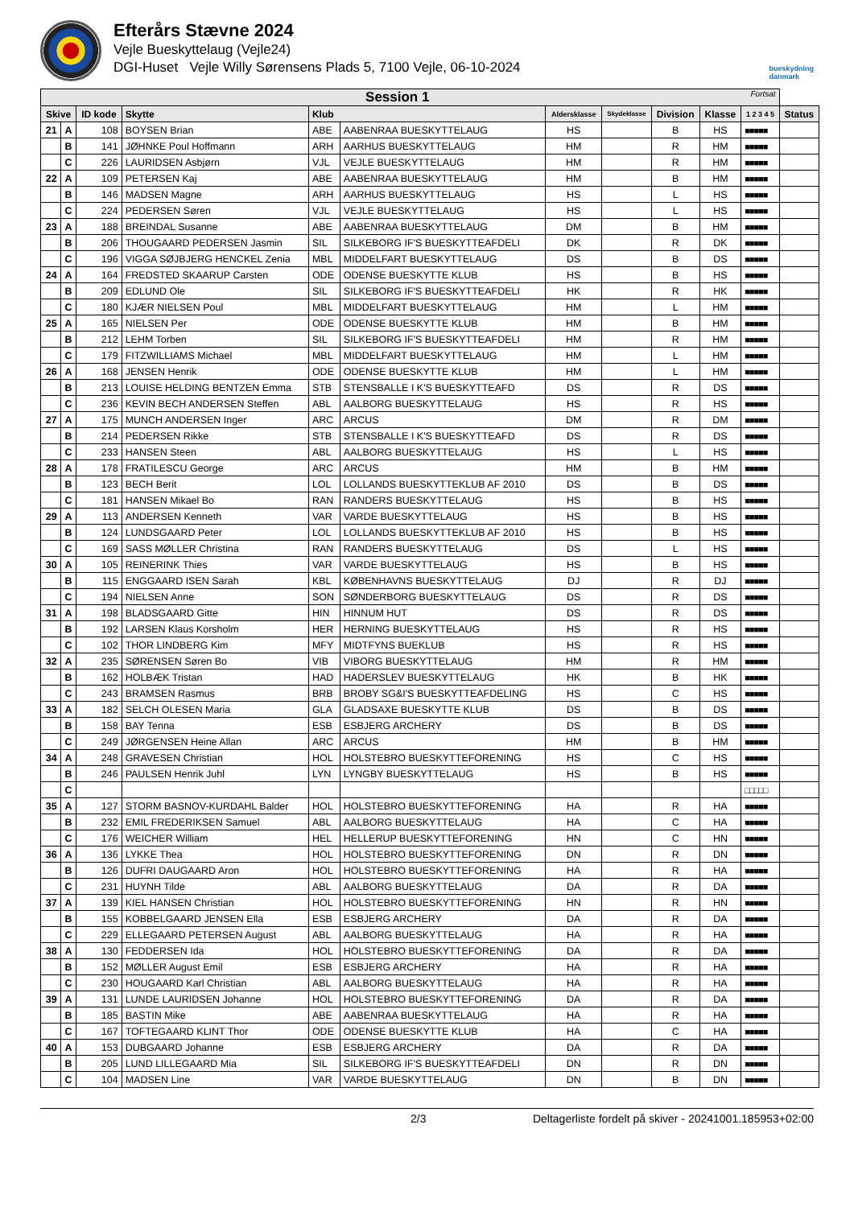Efterårs Stævne 2024
Vejle Bueskyttelaug (Vejle24)
DGI-Huset Vejle Willy Sørensens Plads 5, 7100 Vejle, 06-10-2024
bueskydning
danmark
| Session 1 Fortsat | | | | | | | | | | | |
| --- | --- | --- | --- | --- | --- | --- | --- | --- | --- | --- | --- |
| Skive | | ID kode | Skytte | Klub | | Aldersklasse | Skydeklasse | Division | Klasse | 1 2 3 4 5 | Status |
| 21 | A | 108 | BOYSEN Brian | ABE | AABENRAA BUESKYTTELAUG | HS | | B | HS | ■■■■■ | |
| | B | 141 | JØHNKE Poul Hoffmann | ARH | AARHUS BUESKYTTELAUG | HM | | R | HM | ■■■■■ | |
| | C | 226 | LAURIDSEN Asbjørn | VJL | VEJLE BUESKYTTELAUG | HM | | R | HM | ■■■■■ | |
| 22 | A | 109 | PETERSEN Kaj | ABE | AABENRAA BUESKYTTELAUG | HM | | B | HM | ■■■■■ | |
| | B | 146 | MADSEN Magne | ARH | AARHUS BUESKYTTELAUG | HS | | L | HS | ■■■■■ | |
| | C | 224 | PEDERSEN Søren | VJL | VEJLE BUESKYTTELAUG | HS | | L | HS | ■■■■■ | |
| 23 | A | 188 | BREINDAL Susanne | ABE | AABENRAA BUESKYTTELAUG | DM | | B | HM | ■■■■■ | |
| | B | 206 | THOUGAARD PEDERSEN Jasmin | SIL | SILKEBORG IF'S BUESKYTTEAFDELI | DK | | R | DK | ■■■■■ | |
| | C | 196 | VIGGA SØJBJERG HENCKEL Zenia | MBL | MIDDELFART BUESKYTTELAUG | DS | | B | DS | ■■■■■ | |
| 24 | A | 164 | FREDSTED SKAARUP Carsten | ODE | ODENSE BUESKYTTE KLUB | HS | | B | HS | ■■■■■ | |
| | B | 209 | EDLUND Ole | SIL | SILKEBORG IF'S BUESKYTTEAFDELI | HK | | R | HK | ■■■■■ | |
| | C | 180 | KJÆR NIELSEN Poul | MBL | MIDDELFART BUESKYTTELAUG | HM | | L | HM | ■■■■■ | |
| 25 | A | 165 | NIELSEN Per | ODE | ODENSE BUESKYTTE KLUB | HM | | B | HM | ■■■■■ | |
| | B | 212 | LEHM Torben | SIL | SILKEBORG IF'S BUESKYTTEAFDELI | HM | | R | HM | ■■■■■ | |
| | C | 179 | FITZWILLIAMS Michael | MBL | MIDDELFART BUESKYTTELAUG | HM | | L | HM | ■■■■■ | |
| 26 | A | 168 | JENSEN Henrik | ODE | ODENSE BUESKYTTE KLUB | HM | | L | HM | ■■■■■ | |
| | B | 213 | LOUISE HELDING BENTZEN Emma | STB | STENSBALLE I K'S BUESKYTTEAFD | DS | | R | DS | ■■■■■ | |
| | C | 236 | KEVIN BECH ANDERSEN Steffen | ABL | AALBORG BUESKYTTELAUG | HS | | R | HS | ■■■■■ | |
| 27 | A | 175 | MUNCH ANDERSEN Inger | ARC | ARCUS | DM | | R | DM | ■■■■■ | |
| | B | 214 | PEDERSEN Rikke | STB | STENSBALLE I K'S BUESKYTTEAFD | DS | | R | DS | ■■■■■ | |
| | C | 233 | HANSEN Steen | ABL | AALBORG BUESKYTTELAUG | HS | | L | HS | ■■■■■ | |
| 28 | A | 178 | FRATILESCU George | ARC | ARCUS | HM | | B | HM | ■■■■■ | |
| | B | 123 | BECH Berit | LOL | LOLLANDS BUESKYTTEKLUB AF 2010 | DS | | B | DS | ■■■■■ | |
| | C | 181 | HANSEN Mikael Bo | RAN | RANDERS BUESKYTTELAUG | HS | | B | HS | ■■■■■ | |
| 29 | A | 113 | ANDERSEN Kenneth | VAR | VARDE BUESKYTTELAUG | HS | | B | HS | ■■■■■ | |
| | B | 124 | LUNDSGAARD Peter | LOL | LOLLANDS BUESKYTTEKLUB AF 2010 | HS | | B | HS | ■■■■■ | |
| | C | 169 | SASS MØLLER Christina | RAN | RANDERS BUESKYTTELAUG | DS | | L | HS | ■■■■■ | |
| 30 | A | 105 | REINERINK Thies | VAR | VARDE BUESKYTTELAUG | HS | | B | HS | ■■■■■ | |
| | B | 115 | ENGGAARD ISEN Sarah | KBL | KØBENHAVNS BUESKYTTELAUG | DJ | | R | DJ | ■■■■■ | |
| | C | 194 | NIELSEN Anne | SON | SØNDERBORG BUESKYTTELAUG | DS | | R | DS | ■■■■■ | |
| 31 | A | 198 | BLADSGAARD Gitte | HIN | HINNUM HUT | DS | | R | DS | ■■■■■ | |
| | B | 192 | LARSEN Klaus Korsholm | HER | HERNING BUESKYTTELAUG | HS | | R | HS | ■■■■■ | |
| | C | 102 | THOR LINDBERG Kim | MFY | MIDTFYNS BUEKLUB | HS | | R | HS | ■■■■■ | |
| 32 | A | 235 | SØRENSEN Søren Bo | VIB | VIBORG BUESKYTTELAUG | HM | | R | HM | ■■■■■ | |
| | B | 162 | HOLBÆK Tristan | HAD | HADERSLEV BUESKYTTELAUG | HK | | B | HK | ■■■■■ | |
| | C | 243 | BRAMSEN Rasmus | BRB | BROBY SG&I'S BUESKYTTEAFDELING | HS | | C | HS | ■■■■■ | |
| 33 | A | 182 | SELCH OLESEN Maria | GLA | GLADSAXE BUESKYTTE KLUB | DS | | B | DS | ■■■■■ | |
| | B | 158 | BAY Tenna | ESB | ESBJERG ARCHERY | DS | | B | DS | ■■■■■ | |
| | C | 249 | JØRGENSEN Heine Allan | ARC | ARCUS | HM | | B | HM | ■■■■■ | |
| 34 | A | 248 | GRAVESEN Christian | HOL | HOLSTEBRO BUESKYTTEFORENING | HS | | C | HS | ■■■■■ | |
| | B | 246 | PAULSEN Henrik Juhl | LYN | LYNGBY BUESKYTTELAUG | HS | | B | HS | ■■■■■ | |
| | C | | | | | | | | | □□□□□ | |
| 35 | A | 127 | STORM BASNOV-KURDAHL Balder | HOL | HOLSTEBRO BUESKYTTEFORENING | HA | | R | HA | ■■■■■ | |
| | B | 232 | EMIL FREDERIKSEN Samuel | ABL | AALBORG BUESKYTTELAUG | HA | | C | HA | ■■■■■ | |
| | C | 176 | WEICHER William | HEL | HELLERUP BUESKYTTEFORENING | HN | | C | HN | ■■■■■ | |
| 36 | A | 136 | LYKKE Thea | HOL | HOLSTEBRO BUESKYTTEFORENING | DN | | R | DN | ■■■■■ | |
| | B | 126 | DUFRI DAUGAARD Aron | HOL | HOLSTEBRO BUESKYTTEFORENING | HA | | R | HA | ■■■■■ | |
| | C | 231 | HUYNH Tilde | ABL | AALBORG BUESKYTTELAUG | DA | | R | DA | ■■■■■ | |
| 37 | A | 139 | KIEL HANSEN Christian | HOL | HOLSTEBRO BUESKYTTEFORENING | HN | | R | HN | ■■■■■ | |
| | B | 155 | KOBBELGAARD JENSEN Ella | ESB | ESBJERG ARCHERY | DA | | R | DA | ■■■■■ | |
| | C | 229 | ELLEGAARD PETERSEN August | ABL | AALBORG BUESKYTTELAUG | HA | | R | HA | ■■■■■ | |
| 38 | A | 130 | FEDDERSEN Ida | HOL | HOLSTEBRO BUESKYTTEFORENING | DA | | R | DA | ■■■■■ | |
| | B | 152 | MØLLER August Emil | ESB | ESBJERG ARCHERY | HA | | R | HA | ■■■■■ | |
| | C | 230 | HOUGAARD Karl Christian | ABL | AALBORG BUESKYTTELAUG | HA | | R | HA | ■■■■■ | |
| 39 | A | 131 | LUNDE LAURIDSEN Johanne | HOL | HOLSTEBRO BUESKYTTEFORENING | DA | | R | DA | ■■■■■ | |
| | B | 185 | BASTIN Mike | ABE | AABENRAA BUESKYTTELAUG | HA | | R | HA | ■■■■■ | |
| | C | 167 | TOFTEGAARD KLINT Thor | ODE | ODENSE BUESKYTTE KLUB | HA | | C | HA | ■■■■■ | |
| 40 | A | 153 | DUBGAARD Johanne | ESB | ESBJERG ARCHERY | DA | | R | DA | ■■■■■ | |
| | B | 205 | LUND LILLEGAARD Mia | SIL | SILKEBORG IF'S BUESKYTTEAFDELI | DN | | R | DN | ■■■■■ | |
| | C | 104 | MADSEN Line | VAR | VARDE BUESKYTTELAUG | DN | | B | DN | ■■■■■ | |
2/3 Deltagerliste fordelt på skiver - 20241001.185953+02:00